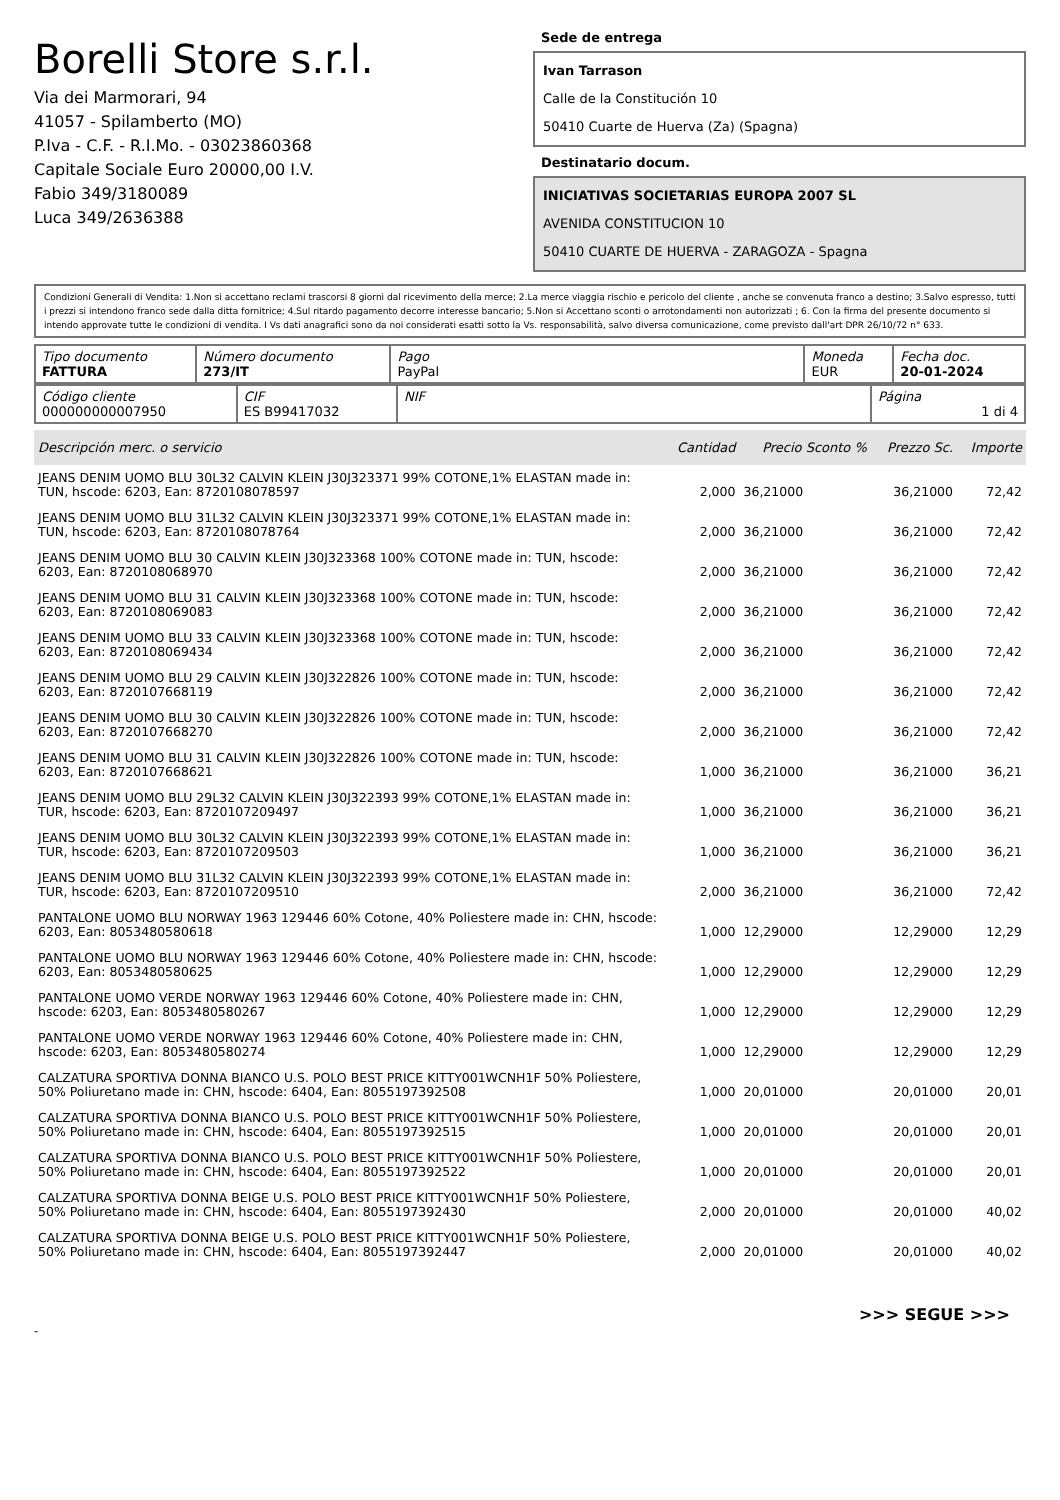Borelli Store s.r.l.
Via dei Marmorari, 94
41057 - Spilamberto (MO)
P.Iva - C.F. - R.I.Mo. - 03023860368
Capitale Sociale Euro 20000,00 I.V.
Fabio 349/3180089
Luca 349/2636388
Sede de entrega
Ivan Tarrason
Calle de la Constitución 10
50410 Cuarte de Huerva (Za) (Spagna)
Destinatario docum.
INICIATIVAS SOCIETARIAS EUROPA 2007 SL
AVENIDA CONSTITUCION 10
50410 CUARTE DE HUERVA - ZARAGOZA - Spagna
Condizioni Generali di Vendita: 1.Non si accettano reclami trascorsi 8 giorni dal ricevimento della merce; 2.La merce viaggia rischio e pericolo del cliente , anche se convenuta franco a destino; 3.Salvo espresso, tutti i prezzi si intendono franco sede dalla ditta fornitrice; 4.Sul ritardo pagamento decorre interesse bancario; 5.Non si Accettano sconti o arrotondamenti non autorizzati ; 6. Con la firma del presente documento si intendo approvate tutte le condizioni di vendita. I Vs dati anagrafici sono da noi considerati esatti sotto la Vs. responsabilità, salvo diversa comunicazione, come previsto dall'art DPR 26/10/72 n° 633.
| Tipo documento FATTURA | Número documento 273/IT | Pago PayPal | Moneda EUR | Fecha doc. 20-01-2024 |
| Código cliente 000000000007950 | CIF ES B99417032 | NIF | Página 1 di 4 |
| Descripción merc. o servicio | Cantidad | Precio Sconto % | Prezzo Sc. | Importe |
| --- | --- | --- | --- | --- |
| JEANS DENIM UOMO BLU 30L32 CALVIN KLEIN J30J323371 99% COTONE,1% ELASTAN made in: TUN, hscode: 6203, Ean: 8720108078597 | 2,000 | 36,21000 | 36,21000 | 72,42 |
| JEANS DENIM UOMO BLU 31L32 CALVIN KLEIN J30J323371 99% COTONE,1% ELASTAN made in: TUN, hscode: 6203, Ean: 8720108078764 | 2,000 | 36,21000 | 36,21000 | 72,42 |
| JEANS DENIM UOMO BLU 30 CALVIN KLEIN J30J323368 100% COTONE made in: TUN, hscode: 6203, Ean: 8720108068970 | 2,000 | 36,21000 | 36,21000 | 72,42 |
| JEANS DENIM UOMO BLU 31 CALVIN KLEIN J30J323368 100% COTONE made in: TUN, hscode: 6203, Ean: 8720108069083 | 2,000 | 36,21000 | 36,21000 | 72,42 |
| JEANS DENIM UOMO BLU 33 CALVIN KLEIN J30J323368 100% COTONE made in: TUN, hscode: 6203, Ean: 8720108069434 | 2,000 | 36,21000 | 36,21000 | 72,42 |
| JEANS DENIM UOMO BLU 29 CALVIN KLEIN J30J322826 100% COTONE made in: TUN, hscode: 6203, Ean: 8720107668119 | 2,000 | 36,21000 | 36,21000 | 72,42 |
| JEANS DENIM UOMO BLU 30 CALVIN KLEIN J30J322826 100% COTONE made in: TUN, hscode: 6203, Ean: 8720107668270 | 2,000 | 36,21000 | 36,21000 | 72,42 |
| JEANS DENIM UOMO BLU 31 CALVIN KLEIN J30J322826 100% COTONE made in: TUN, hscode: 6203, Ean: 8720107668621 | 1,000 | 36,21000 | 36,21000 | 36,21 |
| JEANS DENIM UOMO BLU 29L32 CALVIN KLEIN J30J322393 99% COTONE,1% ELASTAN made in: TUR, hscode: 6203, Ean: 8720107209497 | 1,000 | 36,21000 | 36,21000 | 36,21 |
| JEANS DENIM UOMO BLU 30L32 CALVIN KLEIN J30J322393 99% COTONE,1% ELASTAN made in: TUR, hscode: 6203, Ean: 8720107209503 | 1,000 | 36,21000 | 36,21000 | 36,21 |
| JEANS DENIM UOMO BLU 31L32 CALVIN KLEIN J30J322393 99% COTONE,1% ELASTAN made in: TUR, hscode: 6203, Ean: 8720107209510 | 2,000 | 36,21000 | 36,21000 | 72,42 |
| PANTALONE UOMO BLU NORWAY 1963 129446 60% Cotone, 40% Poliestere made in: CHN, hscode: 6203, Ean: 8053480580618 | 1,000 | 12,29000 | 12,29000 | 12,29 |
| PANTALONE UOMO BLU NORWAY 1963 129446 60% Cotone, 40% Poliestere made in: CHN, hscode: 6203, Ean: 8053480580625 | 1,000 | 12,29000 | 12,29000 | 12,29 |
| PANTALONE UOMO VERDE NORWAY 1963 129446 60% Cotone, 40% Poliestere made in: CHN, hscode: 6203, Ean: 8053480580267 | 1,000 | 12,29000 | 12,29000 | 12,29 |
| PANTALONE UOMO VERDE NORWAY 1963 129446 60% Cotone, 40% Poliestere made in: CHN, hscode: 6203, Ean: 8053480580274 | 1,000 | 12,29000 | 12,29000 | 12,29 |
| CALZATURA SPORTIVA DONNA BIANCO U.S. POLO BEST PRICE KITTY001WCNH1F 50% Poliestere, 50% Poliuretano made in: CHN, hscode: 6404, Ean: 8055197392508 | 1,000 | 20,01000 | 20,01000 | 20,01 |
| CALZATURA SPORTIVA DONNA BIANCO U.S. POLO BEST PRICE KITTY001WCNH1F 50% Poliestere, 50% Poliuretano made in: CHN, hscode: 6404, Ean: 8055197392515 | 1,000 | 20,01000 | 20,01000 | 20,01 |
| CALZATURA SPORTIVA DONNA BIANCO U.S. POLO BEST PRICE KITTY001WCNH1F 50% Poliestere, 50% Poliuretano made in: CHN, hscode: 6404, Ean: 8055197392522 | 1,000 | 20,01000 | 20,01000 | 20,01 |
| CALZATURA SPORTIVA DONNA BEIGE U.S. POLO BEST PRICE KITTY001WCNH1F 50% Poliestere, 50% Poliuretano made in: CHN, hscode: 6404, Ean: 8055197392430 | 2,000 | 20,01000 | 20,01000 | 40,02 |
| CALZATURA SPORTIVA DONNA BEIGE U.S. POLO BEST PRICE KITTY001WCNH1F 50% Poliestere, 50% Poliuretano made in: CHN, hscode: 6404, Ean: 8055197392447 | 2,000 | 20,01000 | 20,01000 | 40,02 |
>>> SEGUE >>>
-